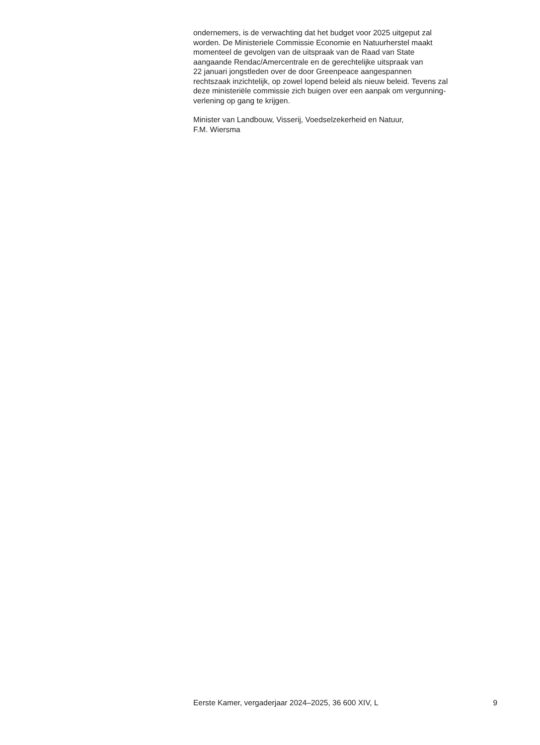ondernemers, is de verwachting dat het budget voor 2025 uitgeput zal
worden. De Ministeriele Commissie Economie en Natuurherstel maakt
momenteel de gevolgen van de uitspraak van de Raad van State
aangaande Rendac/Amercentrale en de gerechtelijke uitspraak van
22 januari jongstleden over de door Greenpeace aangespannen
rechtszaak inzichtelijk, op zowel lopend beleid als nieuw beleid. Tevens zal
deze ministeriële commissie zich buigen over een aanpak om vergunning-
verlening op gang te krijgen.
Minister van Landbouw, Visserij, Voedselzekerheid en Natuur,
F.M. Wiersma
Eerste Kamer, vergaderjaar 2024–2025, 36 600 XIV, L 9